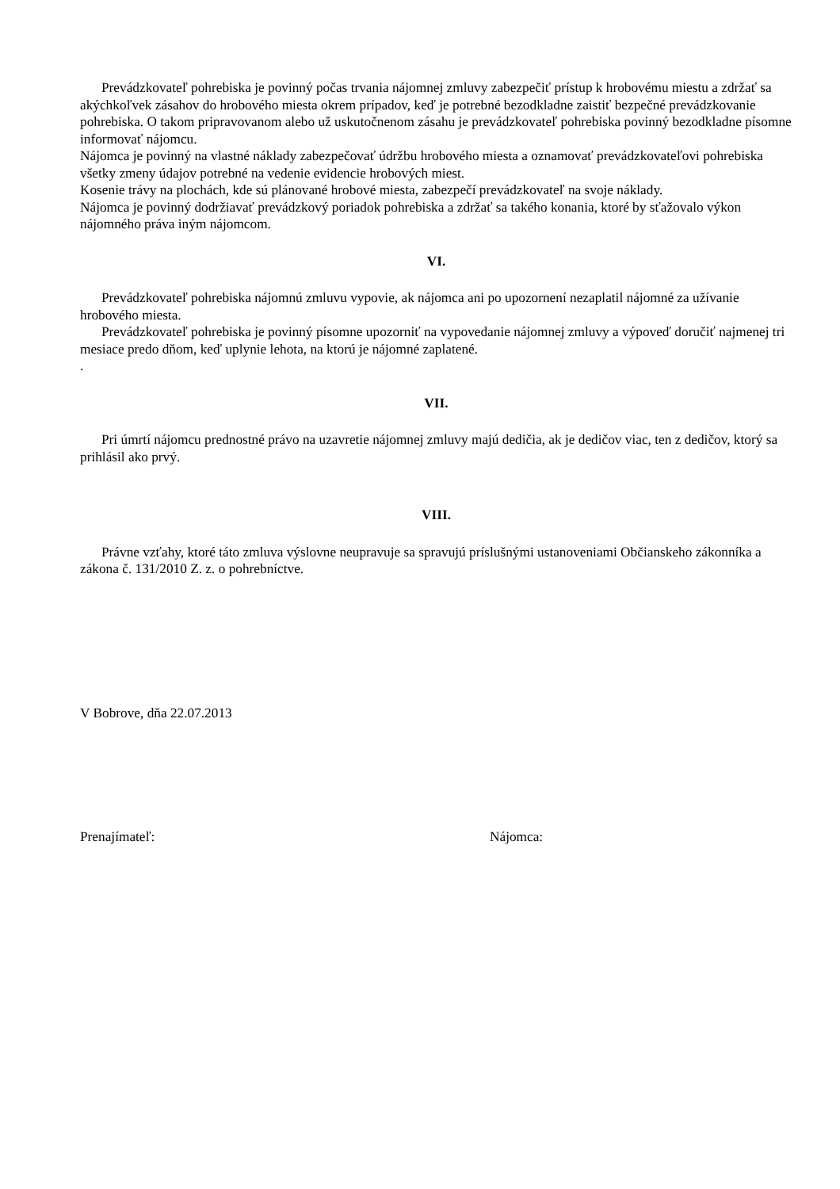Prevádzkovateľ pohrebiska je povinný počas trvania nájomnej zmluvy zabezpečiť prístup k hrobovému miestu a zdržať sa akýchkoľvek zásahov do hrobového miesta okrem prípadov, keď je potrebné bezodkladne zaistiť bezpečné prevádzkovanie pohrebiska. O takom pripravovanom alebo už uskutočnenom zásahu je prevádzkovateľ pohrebiska povinný bezodkladne písomne informovať nájomcu.
Nájomca je povinný na vlastné náklady zabezpečovať údržbu hrobového miesta a oznamovať prevádzkovateľovi pohrebiska všetky zmeny údajov potrebné na vedenie evidencie hrobových miest.
Kosenie trávy na plochách, kde sú plánované hrobové miesta, zabezpečí prevádzkovateľ na svoje náklady.
Nájomca je povinný dodržiavať prevádzkový poriadok pohrebiska a zdržať sa takého konania, ktoré by sťažovalo výkon nájomného práva iným nájomcom.
VI.
Prevádzkovateľ pohrebiska nájomnú zmluvu vypovie, ak nájomca ani po upozornení nezaplatil nájomné za užívanie hrobového miesta.
Prevádzkovateľ pohrebiska je povinný písomne upozorniť na vypovedanie nájomnej zmluvy a výpoveď doručiť najmenej tri mesiace predo dňom, keď uplynie lehota, na ktorú je nájomné zaplatené.
.
VII.
Pri úmrtí nájomcu prednostné právo na uzavretie nájomnej zmluvy majú dedičia, ak je dedičov viac, ten z dedičov, ktorý sa prihlásil ako prvý.
VIII.
Právne vzťahy, ktoré táto zmluva výslovne neupravuje sa spravujú príslušnými ustanoveniami Občianskeho zákonníka a zákona č. 131/2010 Z. z. o pohrebníctve.
V Bobrove, dňa 22.07.2013
Prenajímateľ: Nájomca: